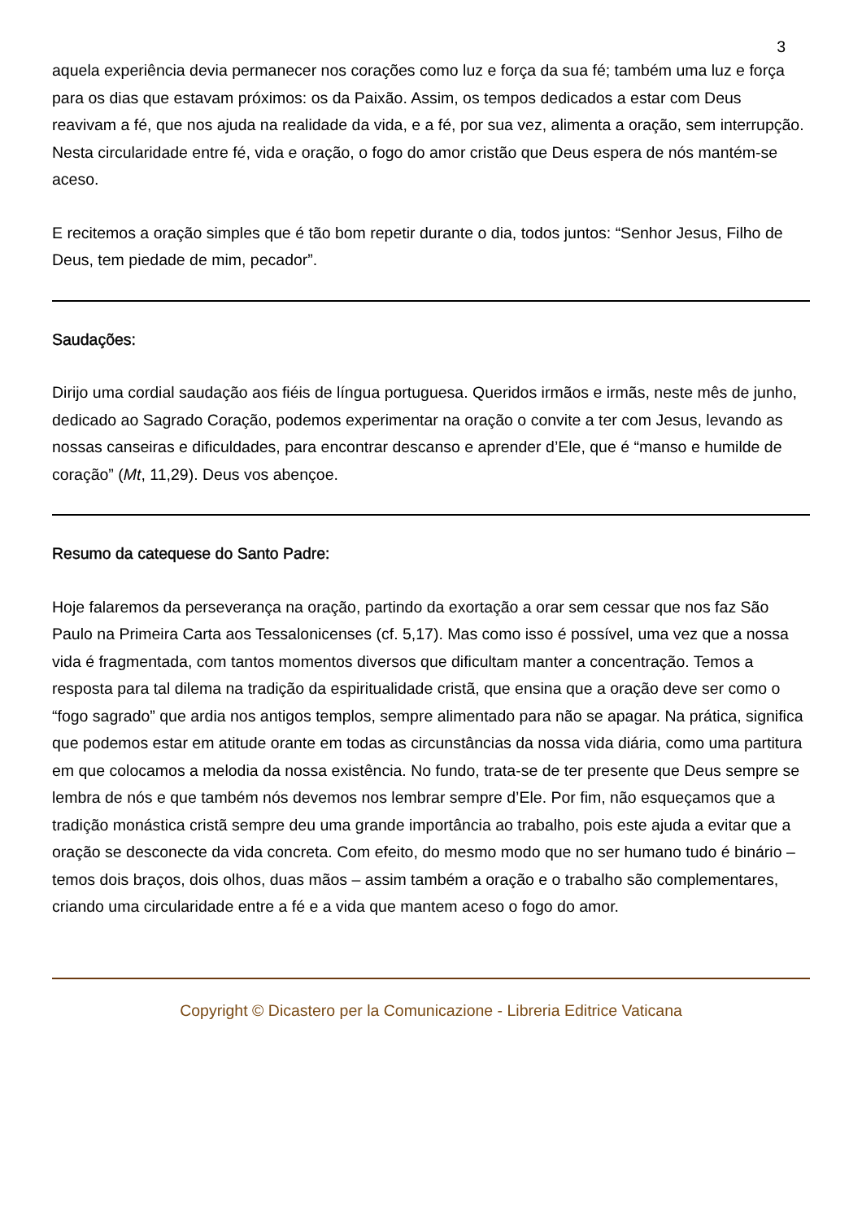3
aquela experiência devia permanecer nos corações como luz e força da sua fé; também uma luz e força para os dias que estavam próximos: os da Paixão. Assim, os tempos dedicados a estar com Deus reavivam a fé, que nos ajuda na realidade da vida, e a fé, por sua vez, alimenta a oração, sem interrupção. Nesta circularidade entre fé, vida e oração, o fogo do amor cristão que Deus espera de nós mantém-se aceso.
E recitemos a oração simples que é tão bom repetir durante o dia, todos juntos: “Senhor Jesus, Filho de Deus, tem piedade de mim, pecador”.
Saudações:
Dirijo uma cordial saudação aos fiéis de língua portuguesa. Queridos irmãos e irmãs, neste mês de junho, dedicado ao Sagrado Coração, podemos experimentar na oração o convite a ter com Jesus, levando as nossas canseiras e dificuldades, para encontrar descanso e aprender d’Ele, que é “manso e humilde de coração” (Mt, 11,29). Deus vos abençoe.
Resumo da catequese do Santo Padre:
Hoje falaremos da perseverança na oração, partindo da exortação a orar sem cessar que nos faz São Paulo na Primeira Carta aos Tessalonicenses (cf. 5,17). Mas como isso é possível, uma vez que a nossa vida é fragmentada, com tantos momentos diversos que dificultam manter a concentração. Temos a resposta para tal dilema na tradição da espiritualidade cristã, que ensina que a oração deve ser como o “fogo sagrado” que ardia nos antigos templos, sempre alimentado para não se apagar. Na prática, significa que podemos estar em atitude orante em todas as circunstâncias da nossa vida diária, como uma partitura em que colocamos a melodia da nossa existência. No fundo, trata-se de ter presente que Deus sempre se lembra de nós e que também nós devemos nos lembrar sempre d’Ele. Por fim, não esqueçamos que a tradição monástica cristã sempre deu uma grande importância ao trabalho, pois este ajuda a evitar que a oração se desconecte da vida concreta. Com efeito, do mesmo modo que no ser humano tudo é binário – temos dois braços, dois olhos, duas mãos – assim também a oração e o trabalho são complementares, criando uma circularidade entre a fé e a vida que mantem aceso o fogo do amor.
Copyright © Dicastero per la Comunicazione - Libreria Editrice Vaticana